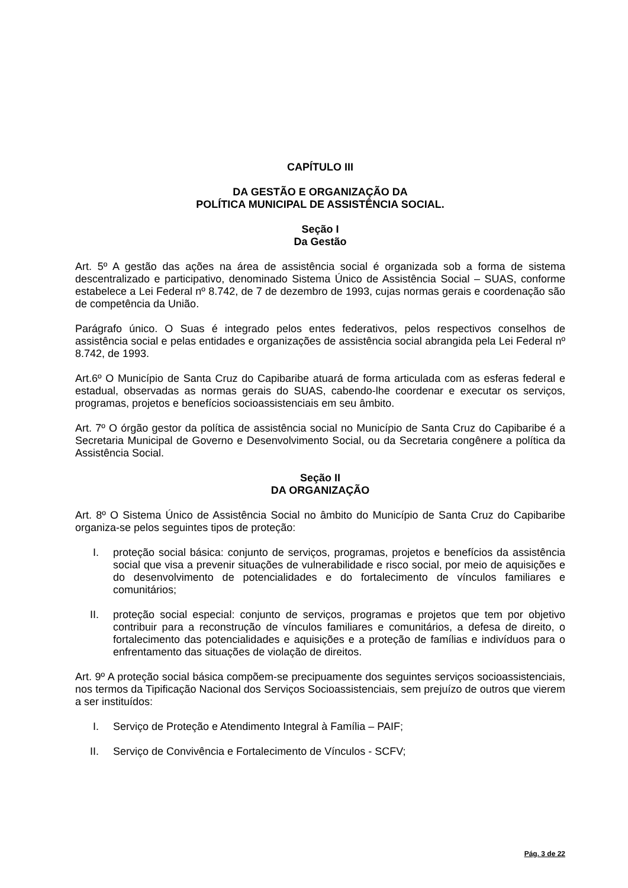CAPÍTULO III
DA GESTÃO E ORGANIZAÇÃO DA
POLÍTICA MUNICIPAL DE ASSISTÊNCIA SOCIAL.
Seção I
Da Gestão
Art. 5º A gestão das ações na área de assistência social é organizada sob a forma de sistema descentralizado e participativo, denominado Sistema Único de Assistência Social – SUAS, conforme estabelece a Lei Federal nº 8.742, de 7 de dezembro de 1993, cujas normas gerais e coordenação são de competência da União.
Parágrafo único. O Suas é integrado pelos entes federativos, pelos respectivos conselhos de assistência social e pelas entidades e organizações de assistência social abrangida pela Lei Federal nº 8.742, de 1993.
Art.6º O Município de Santa Cruz do Capibaribe atuará de forma articulada com as esferas federal e estadual, observadas as normas gerais do SUAS, cabendo-lhe coordenar e executar os serviços, programas, projetos e benefícios socioassistenciais em seu âmbito.
Art. 7º O órgão gestor da política de assistência social no Município de Santa Cruz do Capibaribe é a Secretaria Municipal de Governo e Desenvolvimento Social, ou da Secretaria congênere a política da Assistência Social.
Seção II
DA ORGANIZAÇÃO
Art. 8º O Sistema Único de Assistência Social no âmbito do Município de Santa Cruz do Capibaribe organiza-se pelos seguintes tipos de proteção:
I. proteção social básica: conjunto de serviços, programas, projetos e benefícios da assistência social que visa a prevenir situações de vulnerabilidade e risco social, por meio de aquisições e do desenvolvimento de potencialidades e do fortalecimento de vínculos familiares e comunitários;
II. proteção social especial: conjunto de serviços, programas e projetos que tem por objetivo contribuir para a reconstrução de vínculos familiares e comunitários, a defesa de direito, o fortalecimento das potencialidades e aquisições e a proteção de famílias e indivíduos para o enfrentamento das situações de violação de direitos.
Art. 9º A proteção social básica compõem-se precipuamente dos seguintes serviços socioassistenciais, nos termos da Tipificação Nacional dos Serviços Socioassistenciais, sem prejuízo de outros que vierem a ser instituídos:
I. Serviço de Proteção e Atendimento Integral à Família – PAIF;
II. Serviço de Convivência e Fortalecimento de Vínculos - SCFV;
Pág. 3 de 22